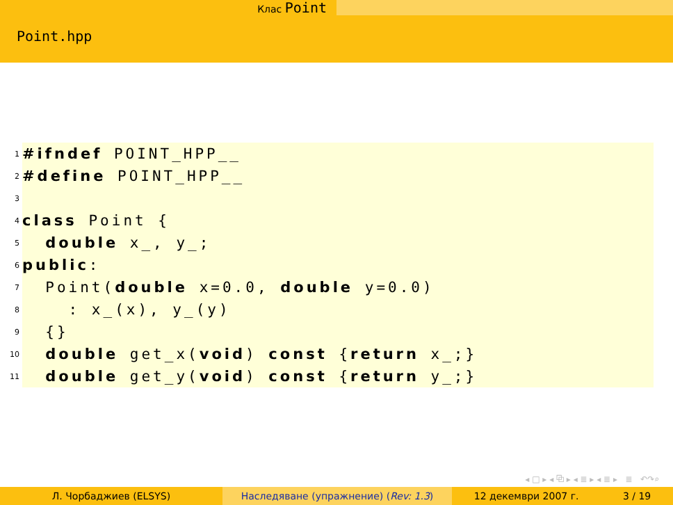Клас Point
Point.hpp
1
#ifndef POINT_HPP__
2
#define POINT_HPP__
3
4
class Point {
5
double x_, y_;
6
public:
7
Point(double x=0.0, double y=0.0)
8
: x_(x), y_(y)
9
{}
10
double get_x(void) const {return x_;}
11
double get_y(void) const {return y_;}
◂ □ ▸ ◂ ⧉ ▸ ◂ ≣ ▸ ◂ ≣ ▸ ≣ ↶↷⌕
Л. Чорбаджиев (ELSYS) Наследяване (упражнение) (Rev: 1.3) 12 декември 2007 г. 3 / 19